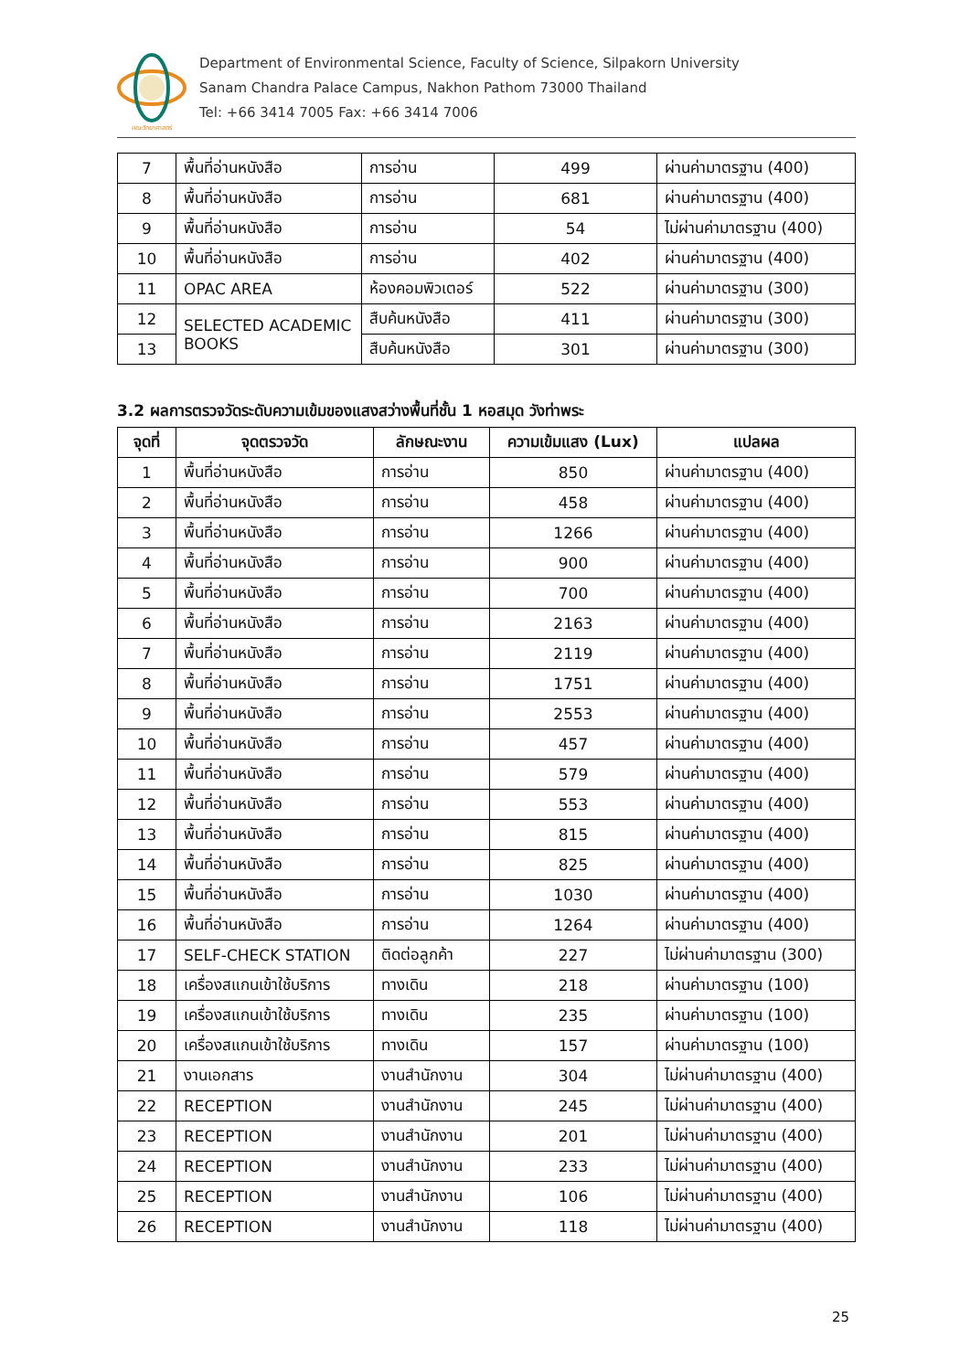คณะวิทยาศาสตร์
Department of Environmental Science, Faculty of Science, Silpakorn University
Sanam Chandra Palace Campus, Nakhon Pathom 73000 Thailand
Tel: +66 3414 7005 Fax: +66 3414 7006
| 7 | พื้นที่อ่านหนังสือ | การอ่าน | 499 | ผ่านค่ามาตรฐาน (400) |
| 8 | พื้นที่อ่านหนังสือ | การอ่าน | 681 | ผ่านค่ามาตรฐาน (400) |
| 9 | พื้นที่อ่านหนังสือ | การอ่าน | 54 | ไม่ผ่านค่ามาตรฐาน (400) |
| 10 | พื้นที่อ่านหนังสือ | การอ่าน | 402 | ผ่านค่ามาตรฐาน (400) |
| 11 | OPAC AREA | ห้องคอมพิวเตอร์ | 522 | ผ่านค่ามาตรฐาน (300) |
| 12 | SELECTED ACADEMIC BOOKS | สืบค้นหนังสือ | 411 | ผ่านค่ามาตรฐาน (300) |
| 13 | | สืบค้นหนังสือ | 301 | ผ่านค่ามาตรฐาน (300) |
3.2 ผลการตรวจวัดระดับความเข้มของแสงสว่างพื้นที่ชั้น 1 หอสมุด วังท่าพระ
| จุดที่ | จุดตรวจวัด | ลักษณะงาน | ความเข้มแสง (Lux) | แปลผล |
| --- | --- | --- | --- | --- |
| 1 | พื้นที่อ่านหนังสือ | การอ่าน | 850 | ผ่านค่ามาตรฐาน (400) |
| 2 | พื้นที่อ่านหนังสือ | การอ่าน | 458 | ผ่านค่ามาตรฐาน (400) |
| 3 | พื้นที่อ่านหนังสือ | การอ่าน | 1266 | ผ่านค่ามาตรฐาน (400) |
| 4 | พื้นที่อ่านหนังสือ | การอ่าน | 900 | ผ่านค่ามาตรฐาน (400) |
| 5 | พื้นที่อ่านหนังสือ | การอ่าน | 700 | ผ่านค่ามาตรฐาน (400) |
| 6 | พื้นที่อ่านหนังสือ | การอ่าน | 2163 | ผ่านค่ามาตรฐาน (400) |
| 7 | พื้นที่อ่านหนังสือ | การอ่าน | 2119 | ผ่านค่ามาตรฐาน (400) |
| 8 | พื้นที่อ่านหนังสือ | การอ่าน | 1751 | ผ่านค่ามาตรฐาน (400) |
| 9 | พื้นที่อ่านหนังสือ | การอ่าน | 2553 | ผ่านค่ามาตรฐาน (400) |
| 10 | พื้นที่อ่านหนังสือ | การอ่าน | 457 | ผ่านค่ามาตรฐาน (400) |
| 11 | พื้นที่อ่านหนังสือ | การอ่าน | 579 | ผ่านค่ามาตรฐาน (400) |
| 12 | พื้นที่อ่านหนังสือ | การอ่าน | 553 | ผ่านค่ามาตรฐาน (400) |
| 13 | พื้นที่อ่านหนังสือ | การอ่าน | 815 | ผ่านค่ามาตรฐาน (400) |
| 14 | พื้นที่อ่านหนังสือ | การอ่าน | 825 | ผ่านค่ามาตรฐาน (400) |
| 15 | พื้นที่อ่านหนังสือ | การอ่าน | 1030 | ผ่านค่ามาตรฐาน (400) |
| 16 | พื้นที่อ่านหนังสือ | การอ่าน | 1264 | ผ่านค่ามาตรฐาน (400) |
| 17 | SELF-CHECK STATION | ติดต่อลูกค้า | 227 | ไม่ผ่านค่ามาตรฐาน (300) |
| 18 | เครื่องสแกนเข้าใช้บริการ | ทางเดิน | 218 | ผ่านค่ามาตรฐาน (100) |
| 19 | เครื่องสแกนเข้าใช้บริการ | ทางเดิน | 235 | ผ่านค่ามาตรฐาน (100) |
| 20 | เครื่องสแกนเข้าใช้บริการ | ทางเดิน | 157 | ผ่านค่ามาตรฐาน (100) |
| 21 | งานเอกสาร | งานสำนักงาน | 304 | ไม่ผ่านค่ามาตรฐาน (400) |
| 22 | RECEPTION | งานสำนักงาน | 245 | ไม่ผ่านค่ามาตรฐาน (400) |
| 23 | RECEPTION | งานสำนักงาน | 201 | ไม่ผ่านค่ามาตรฐาน (400) |
| 24 | RECEPTION | งานสำนักงาน | 233 | ไม่ผ่านค่ามาตรฐาน (400) |
| 25 | RECEPTION | งานสำนักงาน | 106 | ไม่ผ่านค่ามาตรฐาน (400) |
| 26 | RECEPTION | งานสำนักงาน | 118 | ไม่ผ่านค่ามาตรฐาน (400) |
25